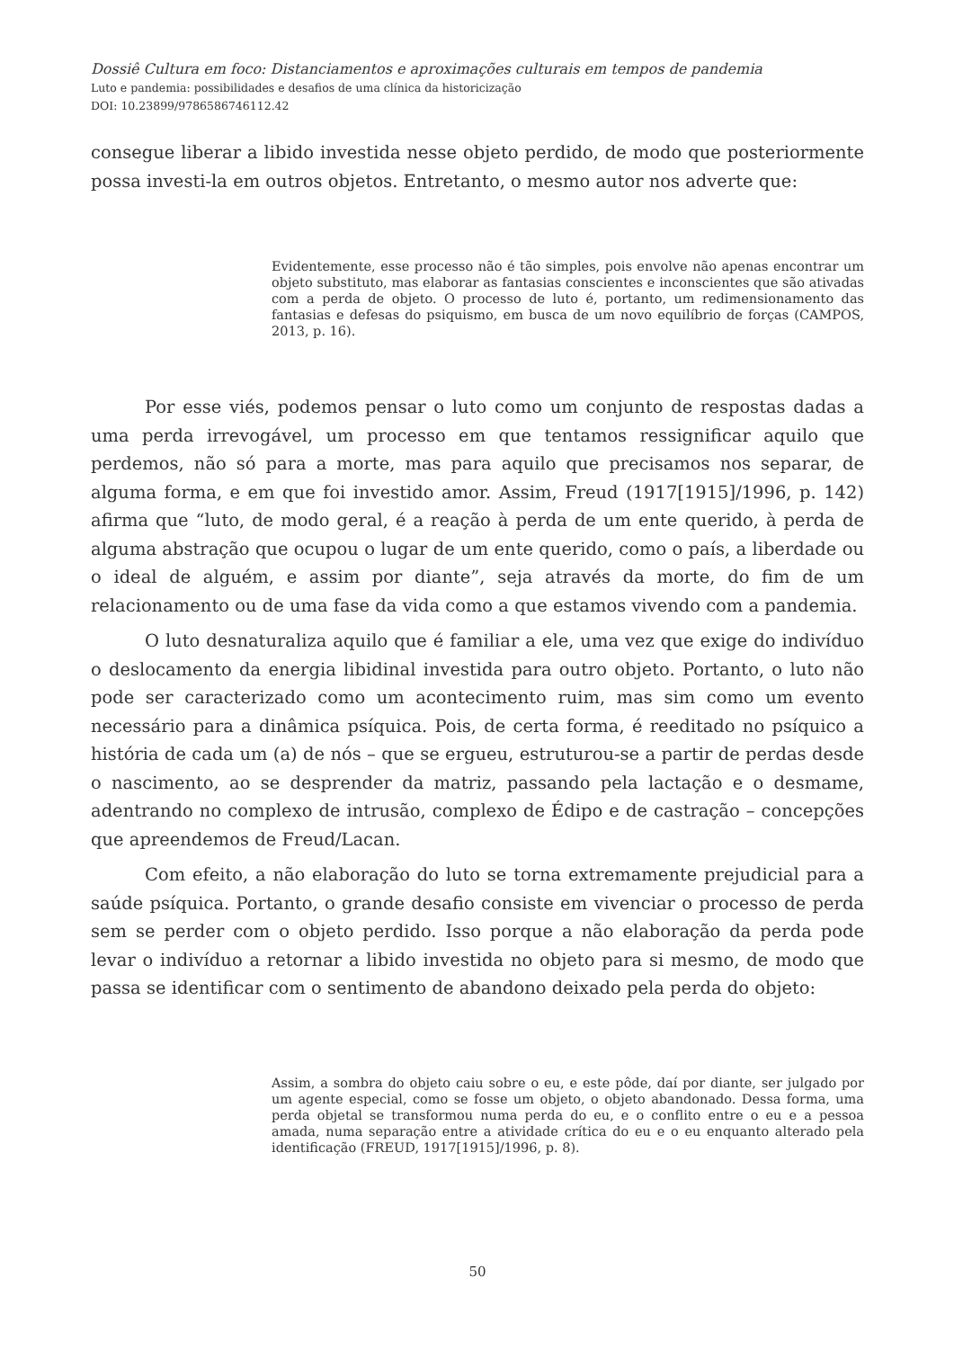Dossiê Cultura em foco: Distanciamentos e aproximações culturais em tempos de pandemia
Luto e pandemia: possibilidades e desafios de uma clínica da historicização
DOI: 10.23899/9786586746112.42
consegue liberar a libido investida nesse objeto perdido, de modo que posteriormente possa investi-la em outros objetos. Entretanto, o mesmo autor nos adverte que:
Evidentemente, esse processo não é tão simples, pois envolve não apenas encontrar um objeto substituto, mas elaborar as fantasias conscientes e inconscientes que são ativadas com a perda de objeto. O processo de luto é, portanto, um redimensionamento das fantasias e defesas do psiquismo, em busca de um novo equilíbrio de forças (CAMPOS, 2013, p. 16).
Por esse viés, podemos pensar o luto como um conjunto de respostas dadas a uma perda irrevogável, um processo em que tentamos ressignificar aquilo que perdemos, não só para a morte, mas para aquilo que precisamos nos separar, de alguma forma, e em que foi investido amor. Assim, Freud (1917[1915]/1996, p. 142) afirma que “luto, de modo geral, é a reação à perda de um ente querido, à perda de alguma abstração que ocupou o lugar de um ente querido, como o país, a liberdade ou o ideal de alguém, e assim por diante”, seja através da morte, do fim de um relacionamento ou de uma fase da vida como a que estamos vivendo com a pandemia.
O luto desnaturaliza aquilo que é familiar a ele, uma vez que exige do indivíduo o deslocamento da energia libidinal investida para outro objeto. Portanto, o luto não pode ser caracterizado como um acontecimento ruim, mas sim como um evento necessário para a dinâmica psíquica. Pois, de certa forma, é reeditado no psíquico a história de cada um (a) de nós – que se ergueu, estruturou-se a partir de perdas desde o nascimento, ao se desprender da matriz, passando pela lactação e o desmame, adentrando no complexo de intrusão, complexo de Édipo e de castração – concepções que apreendemos de Freud/Lacan.
Com efeito, a não elaboração do luto se torna extremamente prejudicial para a saúde psíquica. Portanto, o grande desafio consiste em vivenciar o processo de perda sem se perder com o objeto perdido. Isso porque a não elaboração da perda pode levar o indivíduo a retornar a libido investida no objeto para si mesmo, de modo que passa se identificar com o sentimento de abandono deixado pela perda do objeto:
Assim, a sombra do objeto caiu sobre o eu, e este pôde, daí por diante, ser julgado por um agente especial, como se fosse um objeto, o objeto abandonado. Dessa forma, uma perda objetal se transformou numa perda do eu, e o conflito entre o eu e a pessoa amada, numa separação entre a atividade crítica do eu e o eu enquanto alterado pela identificação (FREUD, 1917[1915]/1996, p. 8).
50